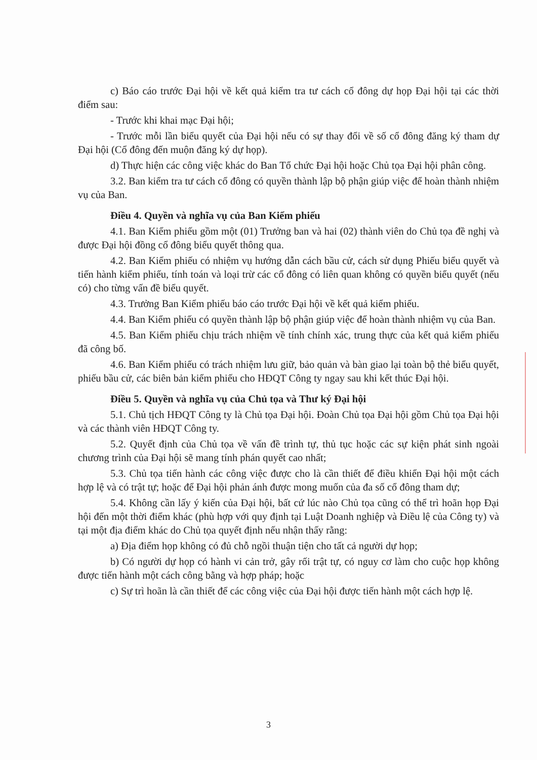c) Báo cáo trước Đại hội về kết quả kiểm tra tư cách cổ đông dự họp Đại hội tại các thời điểm sau:
- Trước khi khai mạc Đại hội;
- Trước mỗi lần biểu quyết của Đại hội nếu có sự thay đổi về số cổ đông đăng ký tham dự Đại hội (Cổ đông đến muộn đăng ký dự họp).
d) Thực hiện các công việc khác do Ban Tổ chức Đại hội hoặc Chủ tọa Đại hội phân công.
3.2. Ban kiểm tra tư cách cổ đông có quyền thành lập bộ phận giúp việc để hoàn thành nhiệm vụ của Ban.
Điều 4. Quyền và nghĩa vụ của Ban Kiểm phiếu
4.1. Ban Kiểm phiếu gồm một (01) Trưởng ban và hai (02) thành viên do Chủ tọa đề nghị và được Đại hội đồng cổ đông biểu quyết thông qua.
4.2. Ban Kiểm phiếu có nhiệm vụ hướng dẫn cách bầu cử, cách sử dụng Phiếu biểu quyết và tiến hành kiểm phiếu, tính toán và loại trừ các cổ đông có liên quan không có quyền biểu quyết (nếu có) cho từng vấn đề biểu quyết.
4.3. Trưởng Ban Kiểm phiếu báo cáo trước Đại hội về kết quả kiểm phiếu.
4.4. Ban Kiểm phiếu có quyền thành lập bộ phận giúp việc để hoàn thành nhiệm vụ của Ban.
4.5. Ban Kiểm phiếu chịu trách nhiệm về tính chính xác, trung thực của kết quả kiểm phiếu đã công bố.
4.6. Ban Kiểm phiếu có trách nhiệm lưu giữ, bảo quản và bàn giao lại toàn bộ thẻ biểu quyết, phiếu bầu cử, các biên bản kiểm phiếu cho HĐQT Công ty ngay sau khi kết thúc Đại hội.
Điều 5. Quyền và nghĩa vụ của Chủ tọa và Thư ký Đại hội
5.1. Chủ tịch HĐQT Công ty là Chủ tọa Đại hội. Đoàn Chủ tọa Đại hội gồm Chủ tọa Đại hội và các thành viên HĐQT Công ty.
5.2. Quyết định của Chủ tọa về vấn đề trình tự, thủ tục hoặc các sự kiện phát sinh ngoài chương trình của Đại hội sẽ mang tính phán quyết cao nhất;
5.3. Chủ tọa tiến hành các công việc được cho là cần thiết để điều khiển Đại hội một cách hợp lệ và có trật tự; hoặc để Đại hội phản ánh được mong muốn của đa số cổ đông tham dự;
5.4. Không cần lấy ý kiến của Đại hội, bất cứ lúc nào Chủ tọa cũng có thể trì hoãn họp Đại hội đến một thời điểm khác (phù hợp với quy định tại Luật Doanh nghiệp và Điều lệ của Công ty) và tại một địa điểm khác do Chủ tọa quyết định nếu nhận thấy rằng:
a) Địa điểm họp không có đủ chỗ ngồi thuận tiện cho tất cả người dự họp;
b) Có người dự họp có hành vi cản trở, gây rối trật tự, có nguy cơ làm cho cuộc họp không được tiến hành một cách công bằng và hợp pháp; hoặc
c) Sự trì hoãn là cần thiết để các công việc của Đại hội được tiến hành một cách hợp lệ.
3